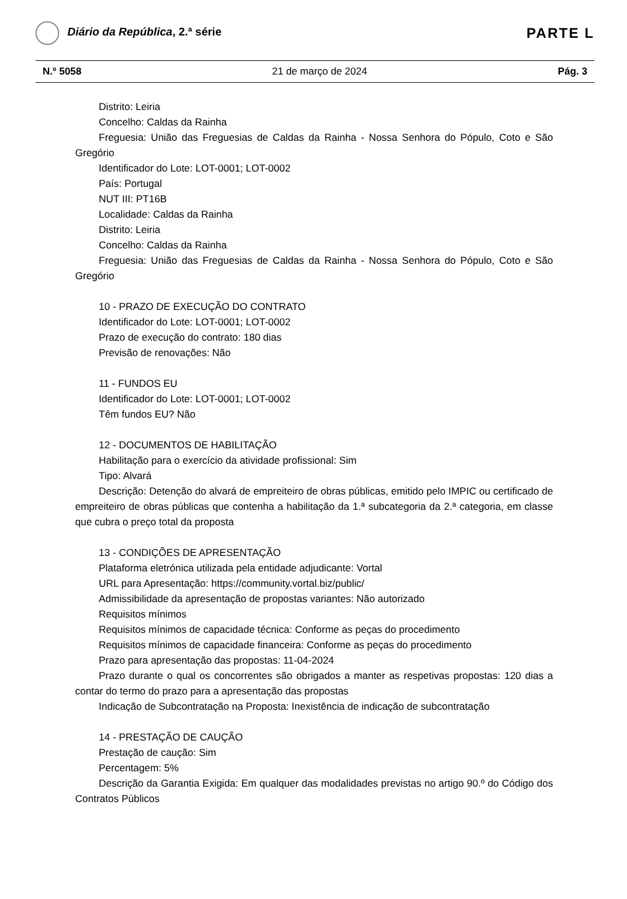Diário da República, 2.ª série
PARTE L
N.º 5058 21 de março de 2024 Pág. 3
Distrito: Leiria
Concelho: Caldas da Rainha
Freguesia: União das Freguesias de Caldas da Rainha - Nossa Senhora do Pópulo, Coto e São Gregório
Identificador do Lote: LOT-0001; LOT-0002
País: Portugal
NUT III: PT16B
Localidade: Caldas da Rainha
Distrito: Leiria
Concelho: Caldas da Rainha
Freguesia: União das Freguesias de Caldas da Rainha - Nossa Senhora do Pópulo, Coto e São Gregório
10 - PRAZO DE EXECUÇÃO DO CONTRATO
Identificador do Lote: LOT-0001; LOT-0002
Prazo de execução do contrato: 180 dias
Previsão de renovações: Não
11 - FUNDOS EU
Identificador do Lote: LOT-0001; LOT-0002
Têm fundos EU? Não
12 - DOCUMENTOS DE HABILITAÇÃO
Habilitação para o exercício da atividade profissional: Sim
Tipo: Alvará
Descrição: Detenção do alvará de empreiteiro de obras públicas, emitido pelo IMPIC ou certificado de empreiteiro de obras públicas que contenha a habilitação da 1.ª subcategoria da 2.ª categoria, em classe que cubra o preço total da proposta
13 - CONDIÇÕES DE APRESENTAÇÃO
Plataforma eletrónica utilizada pela entidade adjudicante: Vortal
URL para Apresentação: https://community.vortal.biz/public/
Admissibilidade da apresentação de propostas variantes: Não autorizado
Requisitos mínimos
Requisitos mínimos de capacidade técnica: Conforme as peças do procedimento
Requisitos mínimos de capacidade financeira: Conforme as peças do procedimento
Prazo para apresentação das propostas: 11-04-2024
Prazo durante o qual os concorrentes são obrigados a manter as respetivas propostas: 120 dias a contar do termo do prazo para a apresentação das propostas
Indicação de Subcontratação na Proposta: Inexistência de indicação de subcontratação
14 - PRESTAÇÃO DE CAUÇÃO
Prestação de caução: Sim
Percentagem: 5%
Descrição da Garantia Exigida: Em qualquer das modalidades previstas no artigo 90.º do Código dos Contratos Públicos